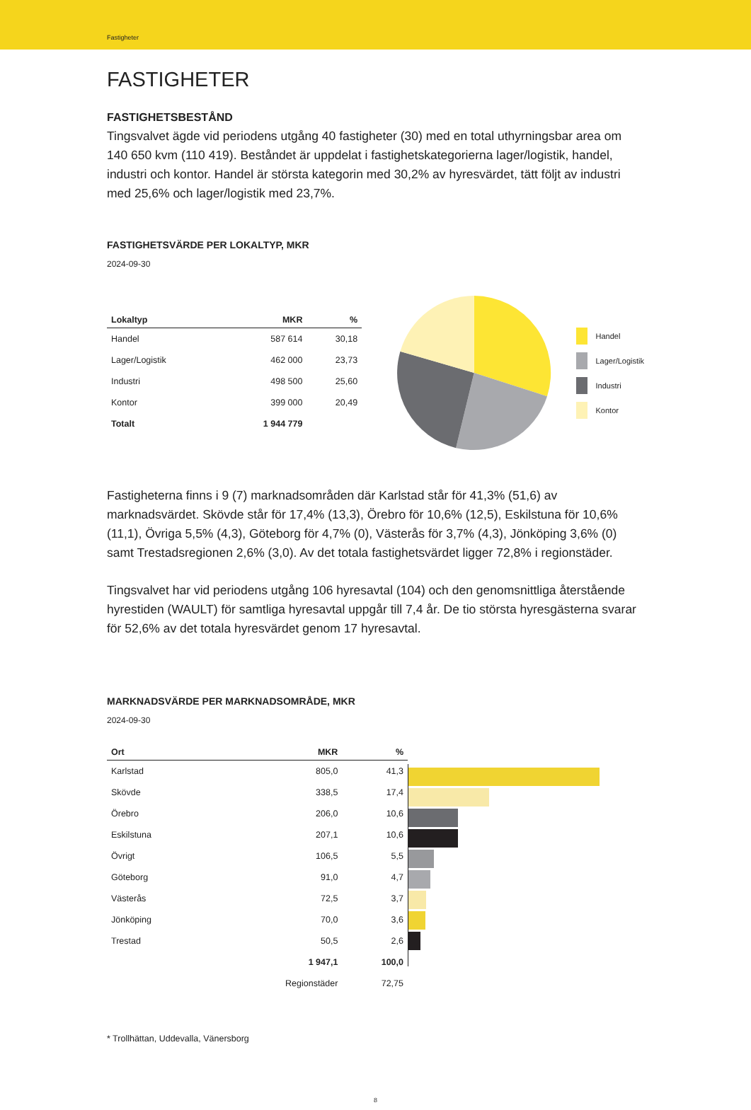Fastigheter
FASTIGHETER
FASTIGHETSBESTÅND
Tingsvalvet ägde vid periodens utgång 40 fastigheter (30) med en total uthyrningsbar area om 140 650 kvm (110 419). Beståndet är uppdelat i fastighetskategorierna lager/logistik, handel, industri och kontor. Handel är största kategorin med 30,2% av hyresvärdet, tätt följt av industri med 25,6% och lager/logistik med 23,7%.
FASTIGHETSVÄRDE PER LOKALTYP, MKR
2024-09-30
| Lokaltyp | MKR | % |
| --- | --- | --- |
| Handel | 587 614 | 30,18 |
| Lager/Logistik | 462 000 | 23,73 |
| Industri | 498 500 | 25,60 |
| Kontor | 399 000 | 20,49 |
| Totalt | 1 944 779 | |
Handel
Lager/Logistik
Industri
Kontor
Fastigheterna finns i 9 (7) marknadsområden där Karlstad står för 41,3% (51,6) av marknadsvärdet. Skövde står för 17,4% (13,3), Örebro för 10,6% (12,5), Eskilstuna för 10,6% (11,1), Övriga 5,5% (4,3), Göteborg för 4,7% (0), Västerås för 3,7% (4,3), Jönköping 3,6% (0) samt Trestadsregionen 2,6% (3,0). Av det totala fastighetsvärdet ligger 72,8% i regionstäder.
Tingsvalvet har vid periodens utgång 106 hyresavtal (104) och den genomsnittliga återstående hyrestiden (WAULT) för samtliga hyresavtal uppgår till 7,4 år. De tio största hyresgästerna svarar för 52,6% av det totala hyresvärdet genom 17 hyresavtal.
MARKNADSVÄRDE PER MARKNADSOMRÅDE, MKR
2024-09-30
| Ort | MKR | % |
| --- | --- | --- |
| Karlstad | 805,0 | 41,3 |
| Skövde | 338,5 | 17,4 |
| Örebro | 206,0 | 10,6 |
| Eskilstuna | 207,1 | 10,6 |
| Övrigt | 106,5 | 5,5 |
| Göteborg | 91,0 | 4,7 |
| Västerås | 72,5 | 3,7 |
| Jönköping | 70,0 | 3,6 |
| Trestad | 50,5 | 2,6 |
| | 1 947,1 | 100,0 |
| | Regionstäder | 72,75 |
* Trollhättan, Uddevalla, Vänersborg
8